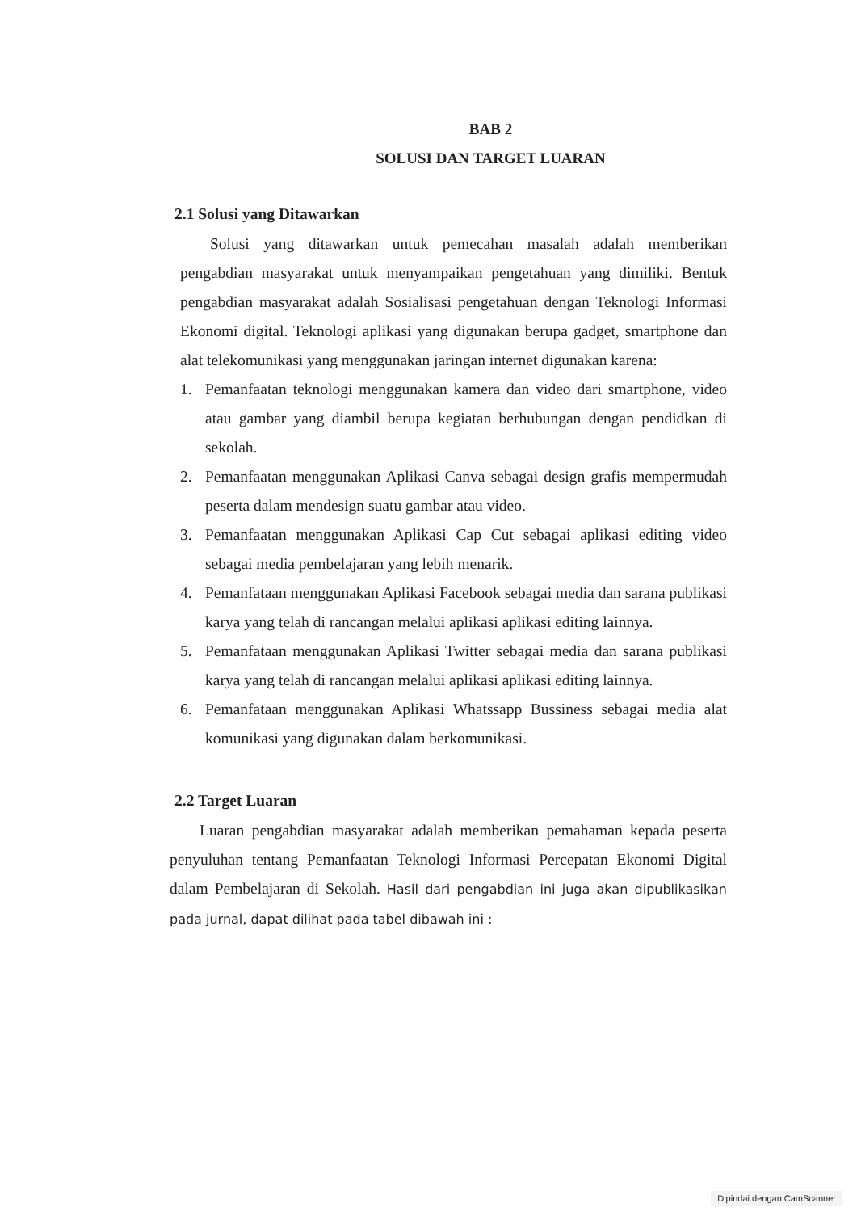BAB 2
SOLUSI DAN TARGET LUARAN
2.1 Solusi yang Ditawarkan
Solusi yang ditawarkan untuk pemecahan masalah adalah memberikan pengabdian masyarakat untuk menyampaikan pengetahuan yang dimiliki. Bentuk pengabdian masyarakat adalah Sosialisasi pengetahuan dengan Teknologi Informasi Ekonomi digital. Teknologi aplikasi yang digunakan berupa gadget, smartphone dan alat telekomunikasi yang menggunakan jaringan internet digunakan karena:
1. Pemanfaatan teknologi menggunakan kamera dan video dari smartphone, video atau gambar yang diambil berupa kegiatan berhubungan dengan pendidkan di sekolah.
2. Pemanfaatan menggunakan Aplikasi Canva sebagai design grafis mempermudah peserta dalam mendesign suatu gambar atau video.
3. Pemanfaatan menggunakan Aplikasi Cap Cut sebagai aplikasi editing video sebagai media pembelajaran yang lebih menarik.
4. Pemanfataan menggunakan Aplikasi Facebook sebagai media dan sarana publikasi karya yang telah di rancangan melalui aplikasi aplikasi editing lainnya.
5. Pemanfataan menggunakan Aplikasi Twitter sebagai media dan sarana publikasi karya yang telah di rancangan melalui aplikasi aplikasi editing lainnya.
6. Pemanfataan menggunakan Aplikasi Whatssapp Bussiness sebagai media alat komunikasi yang digunakan dalam berkomunikasi.
2.2 Target Luaran
Luaran pengabdian masyarakat adalah memberikan pemahaman kepada peserta penyuluhan tentang Pemanfaatan Teknologi Informasi Percepatan Ekonomi Digital dalam Pembelajaran di Sekolah. Hasil dari pengabdian ini juga akan dipublikasikan pada jurnal, dapat dilihat pada tabel dibawah ini :
Dipindai dengan CamScanner